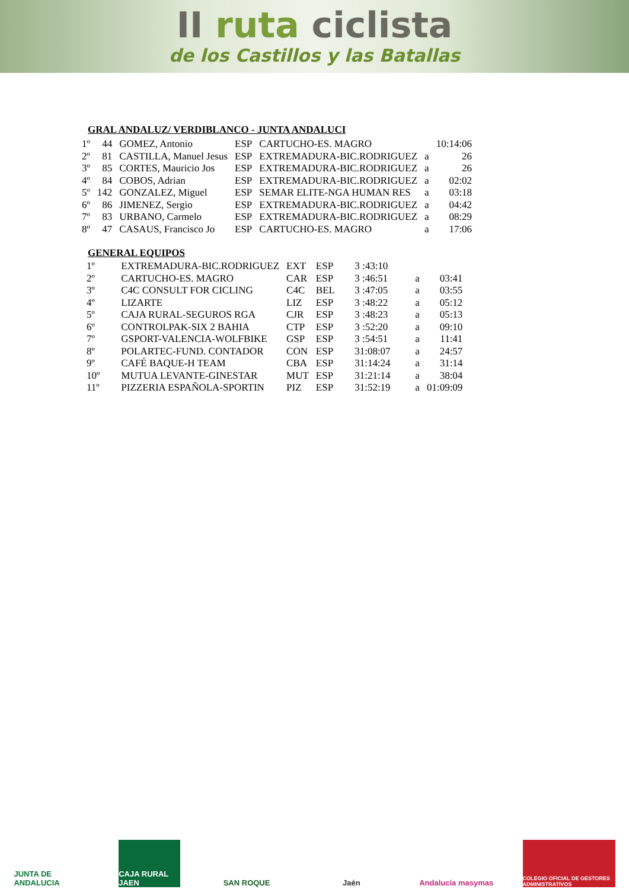II ruta ciclista
de los Castillos y las Batallas
GRAL ANDALUZ/ VERDIBLANCO - JUNTA ANDALUCI
| 1º | 44 | GOMEZ, Antonio | ESP | CARTUCHO-ES. MAGRO | | 10:14:06 |
| 2º | 81 | CASTILLA, Manuel Jesus | ESP | EXTREMADURA-BIC.RODRIGUEZ | a | 26 |
| 3º | 85 | CORTES, Mauricio Jos | ESP | EXTREMADURA-BIC.RODRIGUEZ | a | 26 |
| 4º | 84 | COBOS, Adrian | ESP | EXTREMADURA-BIC.RODRIGUEZ | a | 02:02 |
| 5º | 142 | GONZALEZ, Miguel | ESP | SEMAR ELITE-NGA HUMAN RES | a | 03:18 |
| 6º | 86 | JIMENEZ, Sergio | ESP | EXTREMADURA-BIC.RODRIGUEZ | a | 04:42 |
| 7º | 83 | URBANO, Carmelo | ESP | EXTREMADURA-BIC.RODRIGUEZ | a | 08:29 |
| 8º | 47 | CASAUS, Francisco Jo | ESP | CARTUCHO-ES. MAGRO | a | 17:06 |
GENERAL EQUIPOS
| 1º | EXTREMADURA-BIC.RODRIGUEZ | EXT | ESP | 3 :43:10 | | |
| 2º | CARTUCHO-ES. MAGRO | CAR | ESP | 3 :46:51 | a | 03:41 |
| 3º | C4C CONSULT FOR CICLING | C4C | BEL | 3 :47:05 | a | 03:55 |
| 4º | LIZARTE | LIZ | ESP | 3 :48:22 | a | 05:12 |
| 5º | CAJA RURAL-SEGUROS RGA | CJR | ESP | 3 :48:23 | a | 05:13 |
| 6º | CONTROLPAK-SIX 2 BAHIA | CTP | ESP | 3 :52:20 | a | 09:10 |
| 7º | GSPORT-VALENCIA-WOLFBIKE | GSP | ESP | 3 :54:51 | a | 11:41 |
| 8º | POLARTEC-FUND. CONTADOR | CON | ESP | 31:08:07 | a | 24:57 |
| 9º | CAFÉ BAQUE-H TEAM | CBA | ESP | 31:14:24 | a | 31:14 |
| 10º | MUTUA LEVANTE-GINESTAR | MUT | ESP | 31:21:14 | a | 38:04 |
| 11º | PIZZERIA ESPAÑOLA-SPORTIN | PIZ | ESP | 31:52:19 | a | 01:09:09 |
JUNTA DE ANDALUCIA
CAJA RURAL JAEN
SAN ROQUE Jaén
Andalucía masymas
COLEGIO OFICIAL DE GESTORES ADMINISTRATIVOS